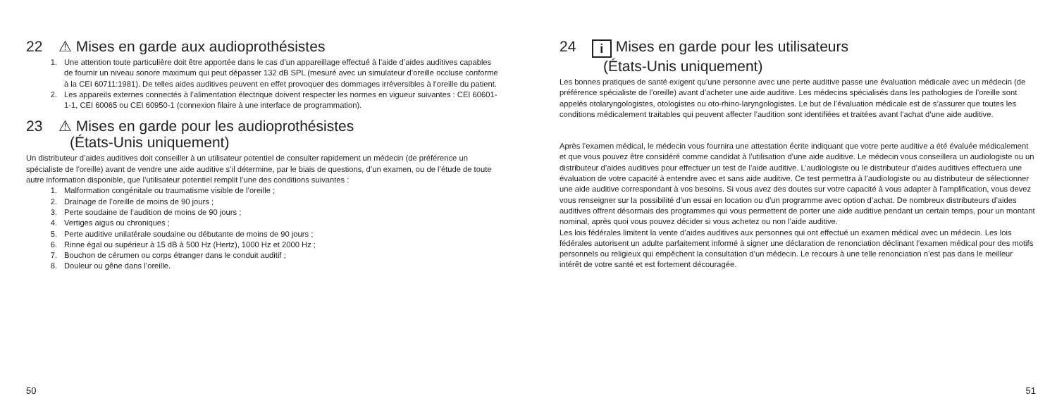22 ⚠ Mises en garde aux audioprothésistes
1. Une attention toute particulière doit être apportée dans le cas d’un appareillage effectué à l’aide d’aides auditives capables de fournir un niveau sonore maximum qui peut dépasser 132 dB SPL (mesuré avec un simulateur d’oreille occluse conforme à la CEI 60711:1981). De telles aides auditives peuvent en effet provoquer des dommages irréversibles à l’oreille du patient.
2. Les appareils externes connectés à l’alimentation électrique doivent respecter les normes en vigueur suivantes : CEI 60601-1-1, CEI 60065 ou CEI 60950-1 (connexion filaire à une interface de programmation).
23 ⚠ Mises en garde pour les audioprothésistes
(États-Unis uniquement)
Un distributeur d’aides auditives doit conseiller à un utilisateur potentiel de consulter rapidement un médecin (de préférence un spécialiste de l’oreille) avant de vendre une aide auditive s’il détermine, par le biais de questions, d’un examen, ou de l’étude de toute autre information disponible, que l’utilisateur potentiel remplit l’une des conditions suivantes :
1. Malformation congénitale ou traumatisme visible de l’oreille ;
2. Drainage de l’oreille de moins de 90 jours ;
3. Perte soudaine de l’audition de moins de 90 jours ;
4. Vertiges aigus ou chroniques ;
5. Perte auditive unilatérale soudaine ou débutante de moins de 90 jours ;
6. Rinne égal ou supérieur à 15 dB à 500 Hz (Hertz), 1000 Hz et 2000 Hz ;
7. Bouchon de cérumen ou corps étranger dans le conduit auditif ;
8. Douleur ou gêne dans l’oreille.
50
24 i Mises en garde pour les utilisateurs
(États-Unis uniquement)
Les bonnes pratiques de santé exigent qu’une personne avec une perte auditive passe une évaluation médicale avec un médecin (de préférence spécialiste de l’oreille) avant d’acheter une aide auditive. Les médecins spécialisés dans les pathologies de l’oreille sont appelés otolaryngologistes, otologistes ou oto-rhino-laryngologistes. Le but de l’évaluation médicale est de s’assurer que toutes les conditions médicalement traitables qui peuvent affecter l’audition sont identifiées et traitées avant l’achat d’une aide auditive.
Après l’examen médical, le médecin vous fournira une attestation écrite indiquant que votre perte auditive a été évaluée médicalement et que vous pouvez être considéré comme candidat à l’utilisation d’une aide auditive. Le médecin vous conseillera un audiologiste ou un distributeur d’aides auditives pour effectuer un test de l’aide auditive. L’audiologiste ou le distributeur d’aides auditives effectuera une évaluation de votre capacité à entendre avec et sans aide auditive. Ce test permettra à l’audiologiste ou au distributeur de sélectionner une aide auditive correspondant à vos besoins. Si vous avez des doutes sur votre capacité à vous adapter à l’amplification, vous devez vous renseigner sur la possibilité d’un essai en location ou d’un programme avec option d’achat. De nombreux distributeurs d’aides auditives offrent désormais des programmes qui vous permettent de porter une aide auditive pendant un certain temps, pour un montant nominal, après quoi vous pouvez décider si vous achetez ou non l’aide auditive.
Les lois fédérales limitent la vente d’aides auditives aux personnes qui ont effectué un examen médical avec un médecin. Les lois fédérales autorisent un adulte parfaitement informé à signer une déclaration de renonciation déclinant l’examen médical pour des motifs personnels ou religieux qui empêchent la consultation d’un médecin. Le recours à une telle renonciation n’est pas dans le meilleur intérêt de votre santé et est fortement découragée.
51